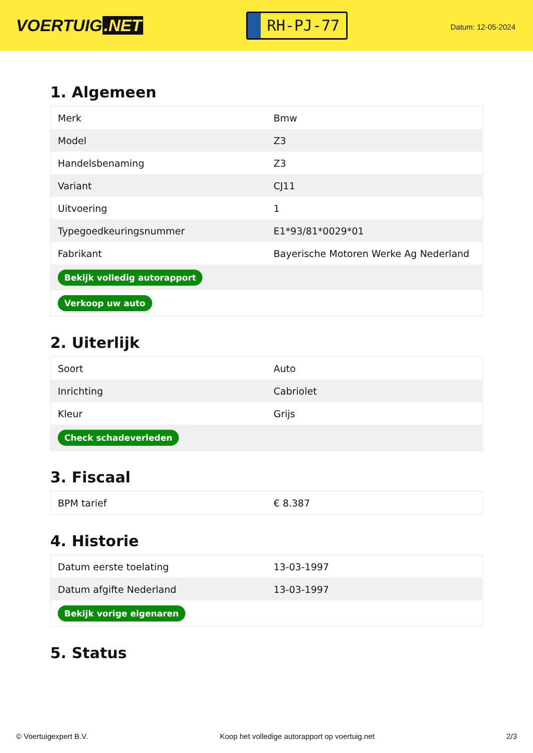VOERTUIG.NET
RH-PJ-77
Datum: 12-05-2024
1. Algemeen
| Merk | Bmw |
| Model | Z3 |
| Handelsbenaming | Z3 |
| Variant | CJ11 |
| Uitvoering | 1 |
| Typegoedkeuringsnummer | E1*93/81*0029*01 |
| Fabrikant | Bayerische Motoren Werke Ag Nederland |
| Bekijk volledig autorapport | |
| Verkoop uw auto | |
2. Uiterlijk
| Soort | Auto |
| Inrichting | Cabriolet |
| Kleur | Grijs |
| Check schadeverleden | |
3. Fiscaal
| BPM tarief | € 8.387 |
4. Historie
| Datum eerste toelating | 13-03-1997 |
| Datum afgifte Nederland | 13-03-1997 |
| Bekijk vorige eigenaren | |
5. Status
© Voertuigexpert B.V. Koop het volledige autorapport op voertuig.net 2/3